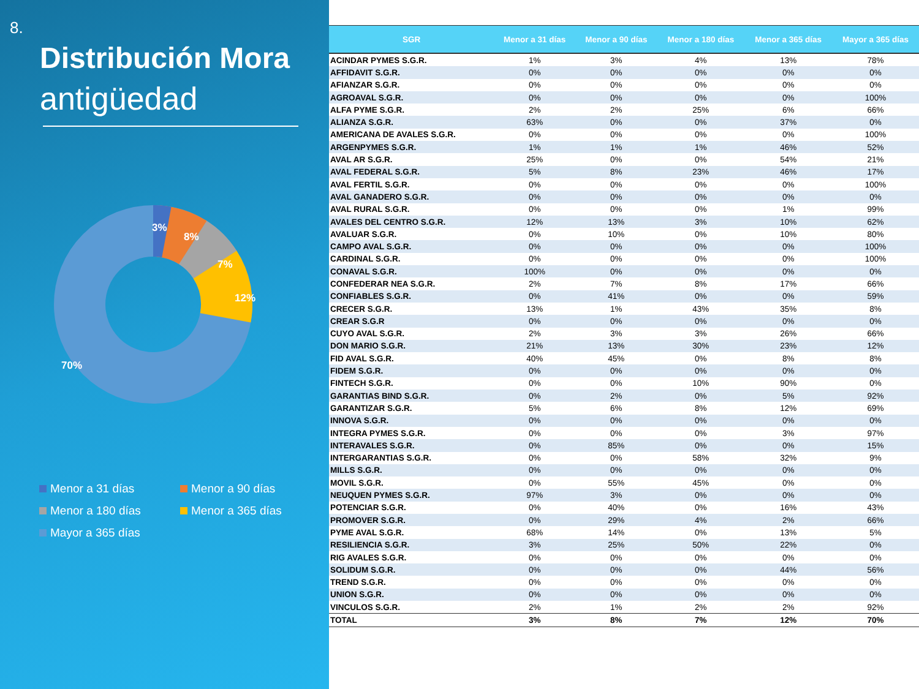8.
Distribución Mora
antigüedad
3%
8%
7%
12%
70%
Menor a 31 días
Menor a 90 días
Menor a 180 días
Menor a 365 días
Mayor a 365 días
| SGR | Menor a 31 días | Menor a 90 días | Menor a 180 días | Menor a 365 días | Mayor a 365 días |
| --- | --- | --- | --- | --- | --- |
| ACINDAR PYMES S.G.R. | 1% | 3% | 4% | 13% | 78% |
| AFFIDAVIT S.G.R. | 0% | 0% | 0% | 0% | 0% |
| AFIANZAR S.G.R. | 0% | 0% | 0% | 0% | 0% |
| AGROAVAL S.G.R. | 0% | 0% | 0% | 0% | 100% |
| ALFA PYME S.G.R. | 2% | 2% | 25% | 6% | 66% |
| ALIANZA S.G.R. | 63% | 0% | 0% | 37% | 0% |
| AMERICANA DE AVALES S.G.R. | 0% | 0% | 0% | 0% | 100% |
| ARGENPYMES S.G.R. | 1% | 1% | 1% | 46% | 52% |
| AVAL AR S.G.R. | 25% | 0% | 0% | 54% | 21% |
| AVAL FEDERAL S.G.R. | 5% | 8% | 23% | 46% | 17% |
| AVAL FERTIL S.G.R. | 0% | 0% | 0% | 0% | 100% |
| AVAL GANADERO S.G.R. | 0% | 0% | 0% | 0% | 0% |
| AVAL RURAL S.G.R. | 0% | 0% | 0% | 1% | 99% |
| AVALES DEL CENTRO S.G.R. | 12% | 13% | 3% | 10% | 62% |
| AVALUAR S.G.R. | 0% | 10% | 0% | 10% | 80% |
| CAMPO AVAL S.G.R. | 0% | 0% | 0% | 0% | 100% |
| CARDINAL S.G.R. | 0% | 0% | 0% | 0% | 100% |
| CONAVAL S.G.R. | 100% | 0% | 0% | 0% | 0% |
| CONFEDERAR NEA S.G.R. | 2% | 7% | 8% | 17% | 66% |
| CONFIABLES S.G.R. | 0% | 41% | 0% | 0% | 59% |
| CRECER S.G.R. | 13% | 1% | 43% | 35% | 8% |
| CREAR S.G.R | 0% | 0% | 0% | 0% | 0% |
| CUYO AVAL S.G.R. | 2% | 3% | 3% | 26% | 66% |
| DON MARIO S.G.R. | 21% | 13% | 30% | 23% | 12% |
| FID AVAL S.G.R. | 40% | 45% | 0% | 8% | 8% |
| FIDEM S.G.R. | 0% | 0% | 0% | 0% | 0% |
| FINTECH S.G.R. | 0% | 0% | 10% | 90% | 0% |
| GARANTIAS BIND S.G.R. | 0% | 2% | 0% | 5% | 92% |
| GARANTIZAR S.G.R. | 5% | 6% | 8% | 12% | 69% |
| INNOVA S.G.R. | 0% | 0% | 0% | 0% | 0% |
| INTEGRA PYMES S.G.R. | 0% | 0% | 0% | 3% | 97% |
| INTERAVALES S.G.R. | 0% | 85% | 0% | 0% | 15% |
| INTERGARANTIAS S.G.R. | 0% | 0% | 58% | 32% | 9% |
| MILLS S.G.R. | 0% | 0% | 0% | 0% | 0% |
| MOVIL S.G.R. | 0% | 55% | 45% | 0% | 0% |
| NEUQUEN PYMES S.G.R. | 97% | 3% | 0% | 0% | 0% |
| POTENCIAR S.G.R. | 0% | 40% | 0% | 16% | 43% |
| PROMOVER S.G.R. | 0% | 29% | 4% | 2% | 66% |
| PYME AVAL S.G.R. | 68% | 14% | 0% | 13% | 5% |
| RESILIENCIA S.G.R. | 3% | 25% | 50% | 22% | 0% |
| RIG AVALES S.G.R. | 0% | 0% | 0% | 0% | 0% |
| SOLIDUM S.G.R. | 0% | 0% | 0% | 44% | 56% |
| TREND S.G.R. | 0% | 0% | 0% | 0% | 0% |
| UNION S.G.R. | 0% | 0% | 0% | 0% | 0% |
| VINCULOS S.G.R. | 2% | 1% | 2% | 2% | 92% |
| TOTAL | 3% | 8% | 7% | 12% | 70% |